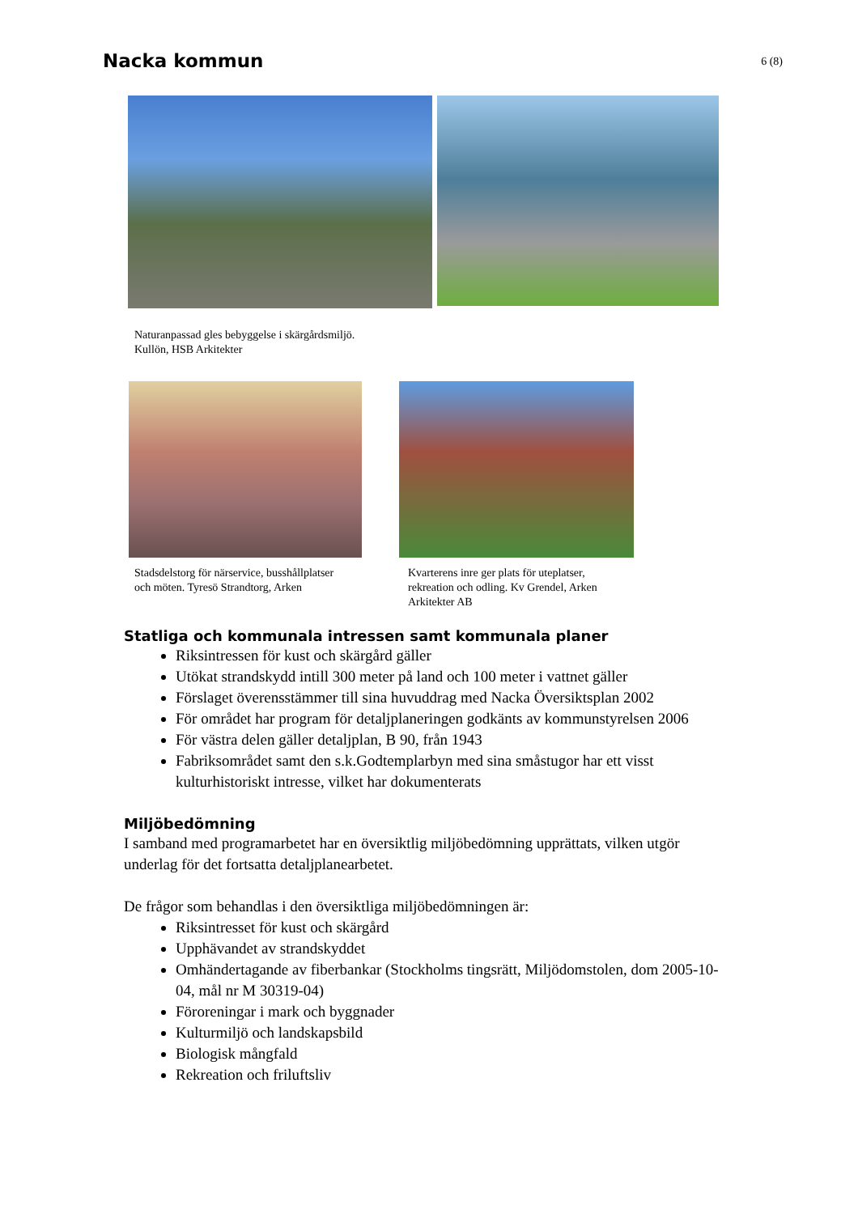Nacka kommun
6 (8)
Naturanpassad gles bebyggelse i skärgårdsmiljö.
Kullön, HSB Arkitekter
Stadsdelstorg för närservice, busshållplatser
och möten. Tyresö Strandtorg, Arken
Kvarterens inre ger plats för uteplatser,
rekreation och odling. Kv Grendel, Arken
Arkitekter AB
Statliga och kommunala intressen samt kommunala planer
Riksintressen för kust och skärgård gäller
Utökat strandskydd intill 300 meter på land och 100 meter i vattnet gäller
Förslaget överensstämmer till sina huvuddrag med Nacka Översiktsplan 2002
För området har program för detaljplaneringen godkänts av kommunstyrelsen 2006
För västra delen gäller detaljplan, B 90, från 1943
Fabriksområdet samt den s.k.Godtemplarbyn med sina småstugor har ett visst kulturhistoriskt intresse, vilket har dokumenterats
Miljöbedömning
I samband med programarbetet har en översiktlig miljöbedömning upprättats, vilken utgör underlag för det fortsatta detaljplanearbetet.
De frågor som behandlas i den översiktliga miljöbedömningen är:
Riksintresset för kust och skärgård
Upphävandet av strandskyddet
Omhändertagande av fiberbankar (Stockholms tingsrätt, Miljödomstolen, dom 2005-10-04, mål nr M 30319-04)
Föroreningar i mark och byggnader
Kulturmiljö och landskapsbild
Biologisk mångfald
Rekreation och friluftsliv